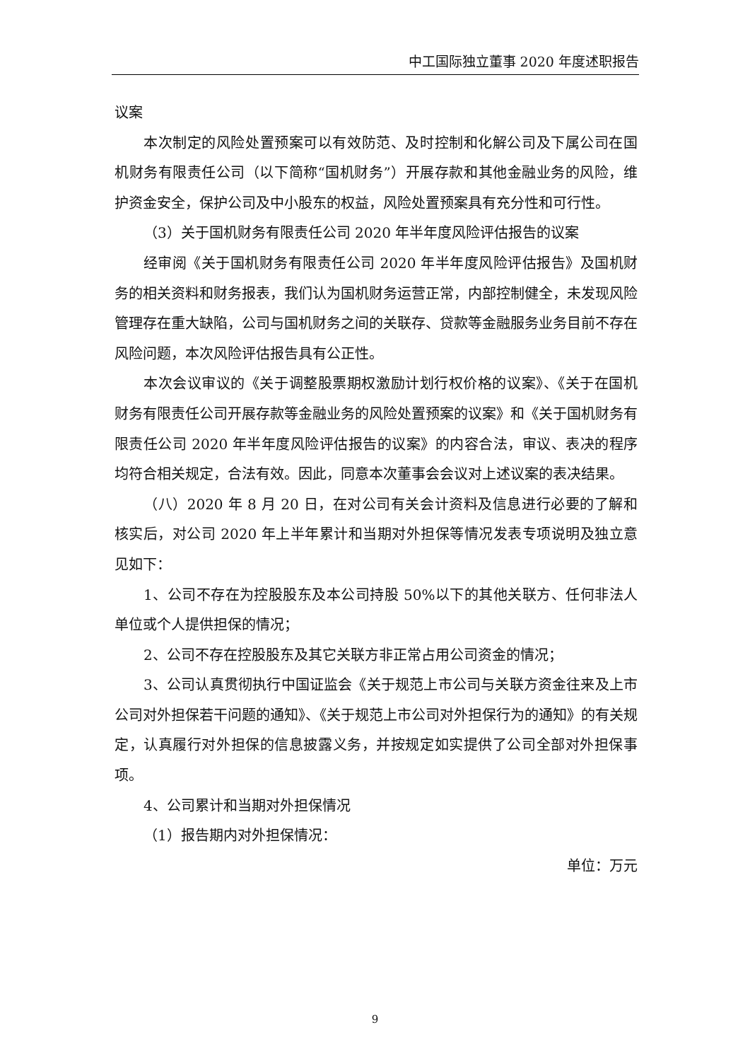中工国际独立董事 2020 年度述职报告
议案
本次制定的风险处置预案可以有效防范、及时控制和化解公司及下属公司在国机财务有限责任公司（以下简称“国机财务”）开展存款和其他金融业务的风险，维护资金安全，保护公司及中小股东的权益，风险处置预案具有充分性和可行性。
（3）关于国机财务有限责任公司 2020 年半年度风险评估报告的议案
经审阅《关于国机财务有限责任公司 2020 年半年度风险评估报告》及国机财务的相关资料和财务报表，我们认为国机财务运营正常，内部控制健全，未发现风险管理存在重大缺陷，公司与国机财务之间的关联存、贷款等金融服务业务目前不存在风险问题，本次风险评估报告具有公正性。
本次会议审议的《关于调整股票期权激励计划行权价格的议案》、《关于在国机财务有限责任公司开展存款等金融业务的风险处置预案的议案》和《关于国机财务有限责任公司 2020 年半年度风险评估报告的议案》的内容合法，审议、表决的程序均符合相关规定，合法有效。因此，同意本次董事会会议对上述议案的表决结果。
（八）2020 年 8 月 20 日，在对公司有关会计资料及信息进行必要的了解和核实后，对公司 2020 年上半年累计和当期对外担保等情况发表专项说明及独立意见如下：
1、公司不存在为控股股东及本公司持股 50%以下的其他关联方、任何非法人单位或个人提供担保的情况；
2、公司不存在控股股东及其它关联方非正常占用公司资金的情况；
3、公司认真贯彻执行中国证监会《关于规范上市公司与关联方资金往来及上市公司对外担保若干问题的通知》、《关于规范上市公司对外担保行为的通知》的有关规定，认真履行对外担保的信息披露义务，并按规定如实提供了公司全部对外担保事项。
4、公司累计和当期对外担保情况
（1）报告期内对外担保情况：
单位：万元
9